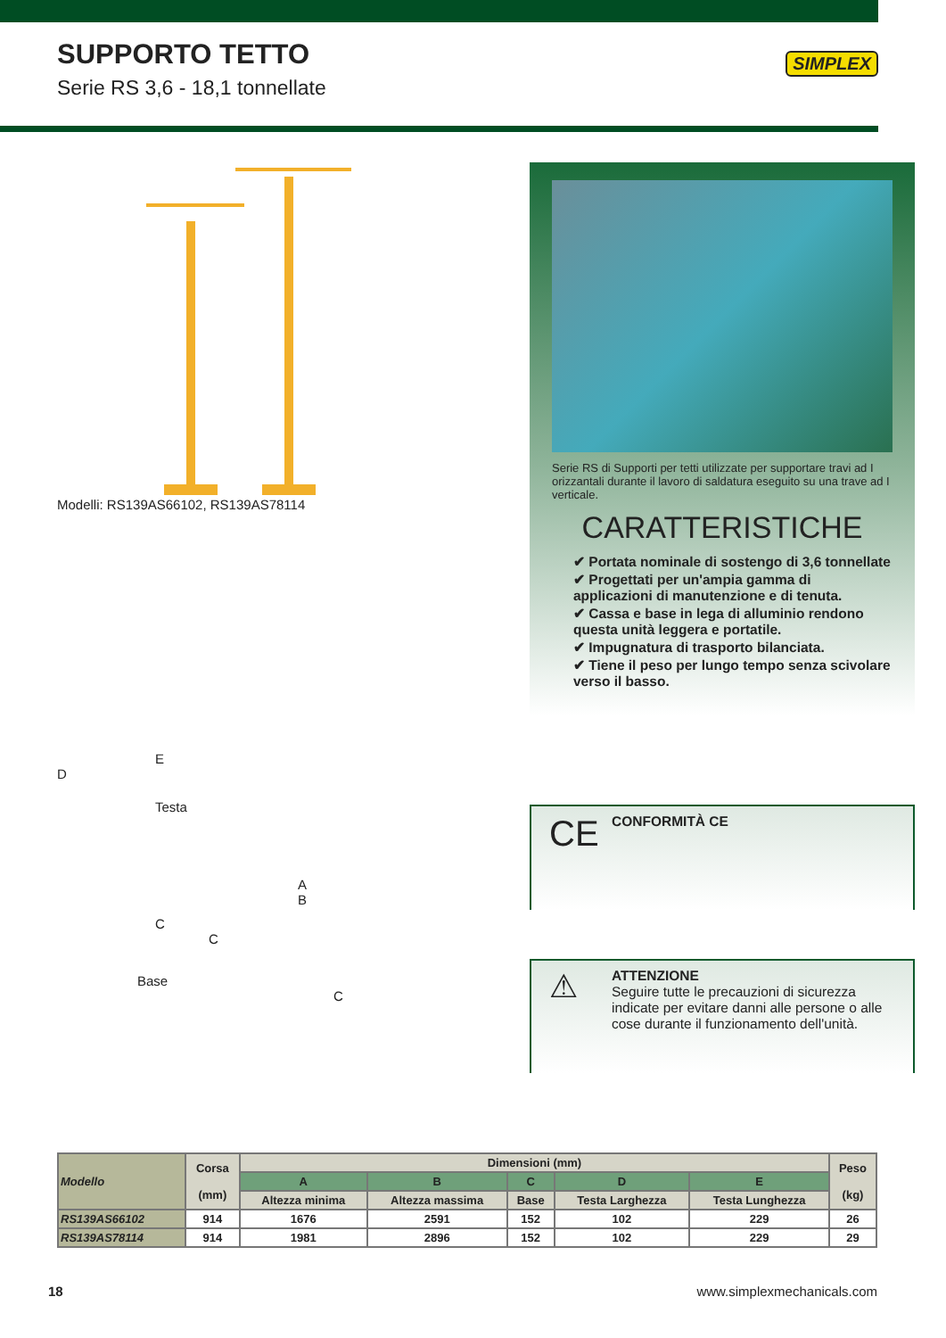SUPPORTO TETTO
Serie RS 3,6 - 18,1 tonnellate
SIMPLEX
Modelli: RS139AS66102, RS139AS78114
Serie RS di Supporti per tetti utilizzate per supportare travi ad I orizzantali durante il lavoro di saldatura eseguito su una trave ad I verticale.
CARATTERISTICHE
✔ Portata nominale di sostengo di 3,6 tonnellate
✔ Progettati per un'ampia gamma di applicazioni di manutenzione e di tenuta.
✔ Cassa e base in lega di alluminio rendono questa unità leggera e portatile.
✔ Impugnatura di trasporto bilanciata.
✔ Tiene il peso per lungo tempo senza scivolare verso il basso.
E
D
Testa
A
B
C
C
Base
C
CE CONFORMITÀ CE
⚠ ATTENZIONE
Seguire tutte le precauzioni di sicurezza indicate per evitare danni alle persone o alle cose durante il funzionamento dell'unità.
| Modello | Corsa (mm) | Dimensioni (mm) | | | | | Peso (kg) |
| --- | --- | --- | --- | --- | --- | --- | --- |
| | | A | B | C | D | E | |
| | | Altezza minima | Altezza massima | Base | Testa Larghezza | Testa Lunghezza | |
| RS139AS66102 | 914 | 1676 | 2591 | 152 | 102 | 229 | 26 |
| RS139AS78114 | 914 | 1981 | 2896 | 152 | 102 | 229 | 29 |
18 www.simplexmechanicals.com